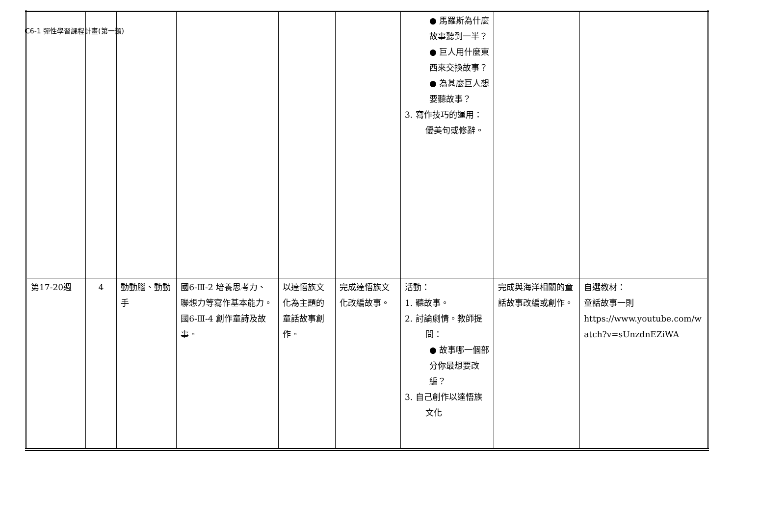C6-1 彈性學習課程計畫(第一類)
| | | | | | | ● 馬羅斯為什麼故事聽到一半？ ● 巨人用什麼東西來交換故事？ ● 為甚麼巨人想要聽故事？ 3. 寫作技巧的運用：優美句或修辭。 | | |
| 第17-20週 | 4 | 動動腦、動動手 | 國6-Ⅲ-2 培養思考力、聯想力等寫作基本能力。 國6-Ⅲ-4 創作童詩及故事。 | 以達悟族文化為主題的童話故事創作。 | 完成達悟族文化改編故事。 | 活動： 1. 聽故事。 2. 討論劇情。教師提問： ● 故事哪一個部分你最想要改編？ 3. 自己創作以達悟族文化 | 完成與海洋相關的童話故事改編或創作。 | 自選教材： 童話故事一則 https://www.youtube.com/watch?v=sUnzdnEZiWA |